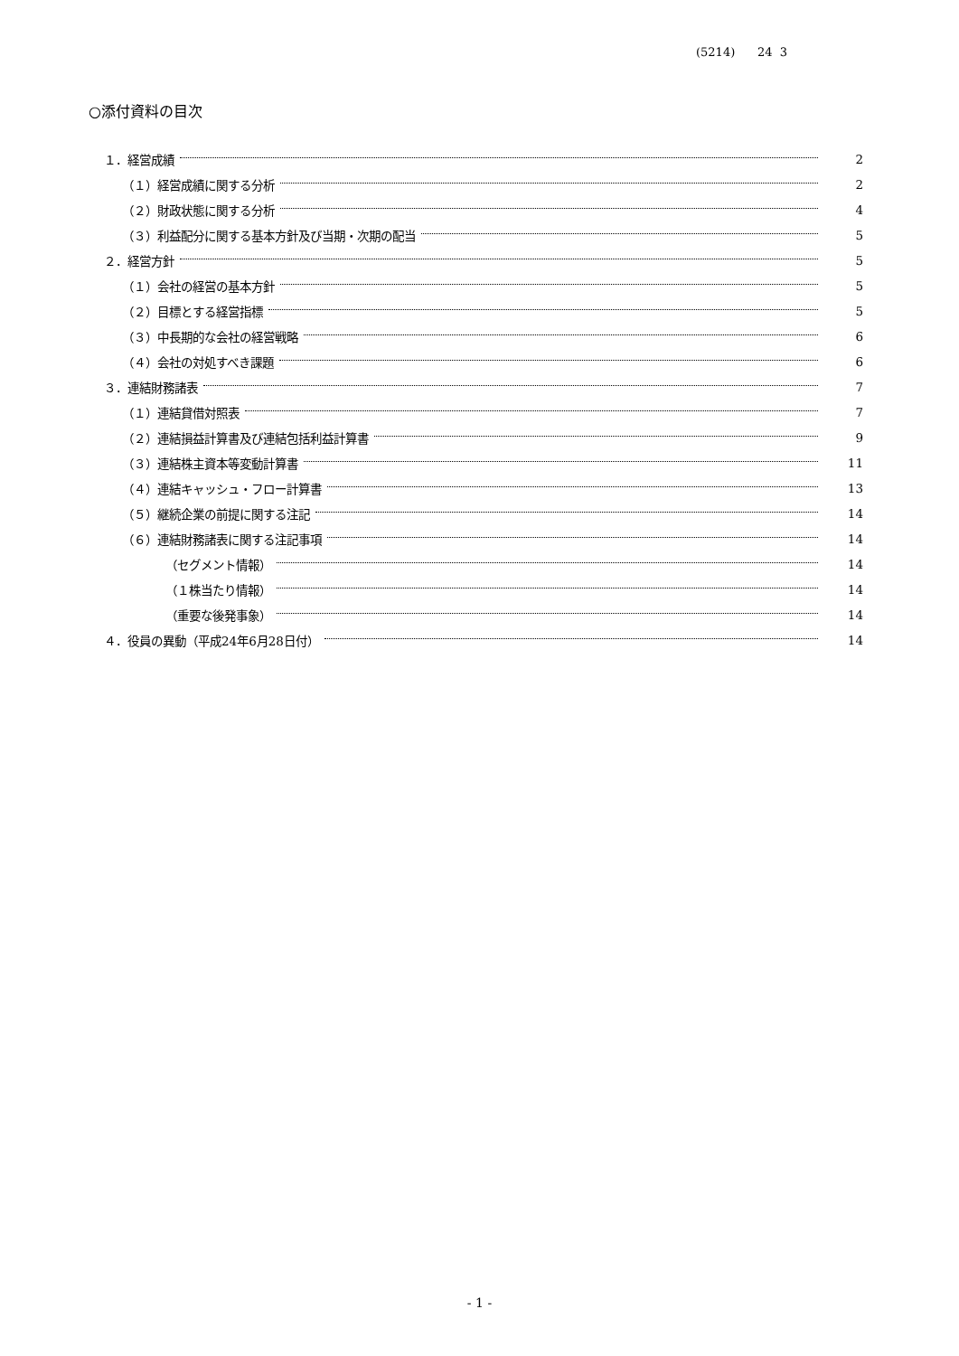(5214) 24 3
○添付資料の目次
１．経営成績 2
（１）経営成績に関する分析 2
（２）財政状態に関する分析 4
（３）利益配分に関する基本方針及び当期・次期の配当 5
２．経営方針 5
（１）会社の経営の基本方針 5
（２）目標とする経営指標 5
（３）中長期的な会社の経営戦略 6
（４）会社の対処すべき課題 6
３．連結財務諸表 7
（１）連結貸借対照表 7
（２）連結損益計算書及び連結包括利益計算書 9
（３）連結株主資本等変動計算書 11
（４）連結キャッシュ・フロー計算書 13
（５）継続企業の前提に関する注記 14
（６）連結財務諸表に関する注記事項 14
（セグメント情報） 14
（１株当たり情報） 14
（重要な後発事象） 14
４．役員の異動（平成24年6月28日付） 14
- 1 -